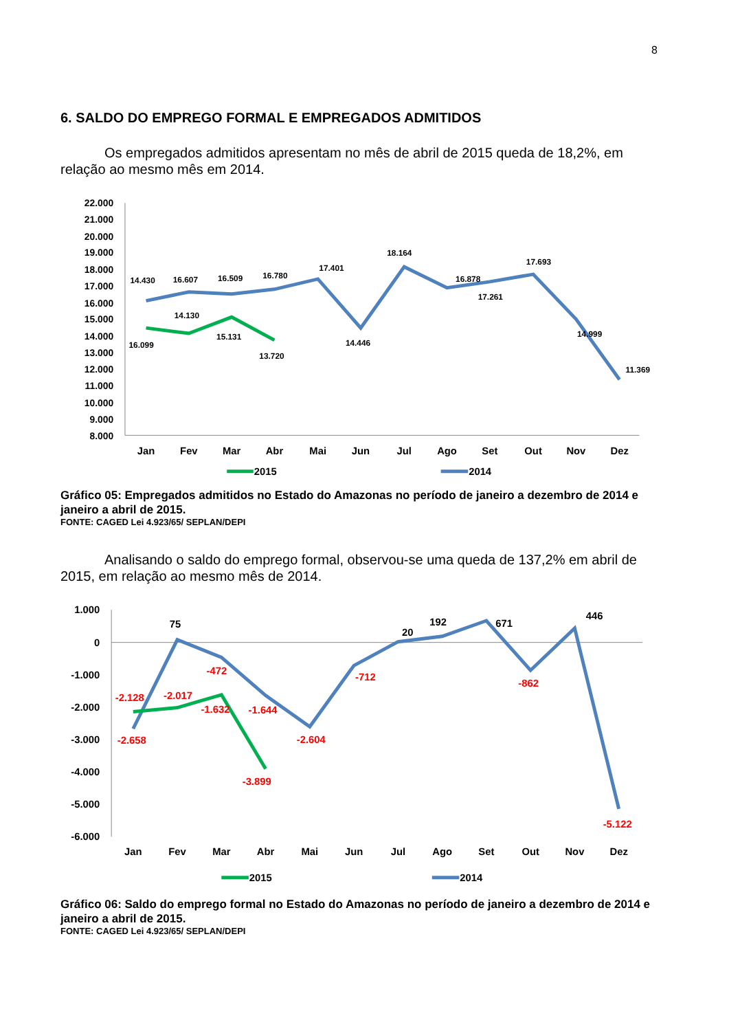8
6. SALDO DO EMPREGO FORMAL E EMPREGADOS ADMITIDOS
Os empregados admitidos apresentam no mês de abril de 2015 queda de 18,2%, em relação ao mesmo mês em 2014.
22.000
21.000
20.000
19.000
18.000
17.000
16.000
15.000
14.000
13.000
12.000
11.000
10.000
9.000
8.000
14.430
16.607
16.509
16.780
17.401
14.446
18.164
16.878
17.261
17.693
14.999
11.369
16.099
14.130
15.131
13.720
Jan
Fev
Mar
Abr
Mai
Jun
Jul
Ago
Set
Out
Nov
Dez
2015
2014
Gráfico 05: Empregados admitidos no Estado do Amazonas no período de janeiro a dezembro de 2014 e janeiro a abril de 2015.
FONTE: CAGED Lei 4.923/65/ SEPLAN/DEPI
Analisando o saldo do emprego formal, observou-se uma queda de 137,2% em abril de 2015, em relação ao mesmo mês de 2014.
1.000
0
-1.000
-2.000
-3.000
-4.000
-5.000
-6.000
75
20
192
671
446
-472
-712
-862
-1.644
-2.658
-2.604
-5.122
-2.128
-2.017
-1.632
-3.899
Jan
Fev
Mar
Abr
Mai
Jun
Jul
Ago
Set
Out
Nov
Dez
2015
2014
Gráfico 06: Saldo do emprego formal no Estado do Amazonas no período de janeiro a dezembro de 2014 e janeiro a abril de 2015.
FONTE: CAGED Lei 4.923/65/ SEPLAN/DEPI